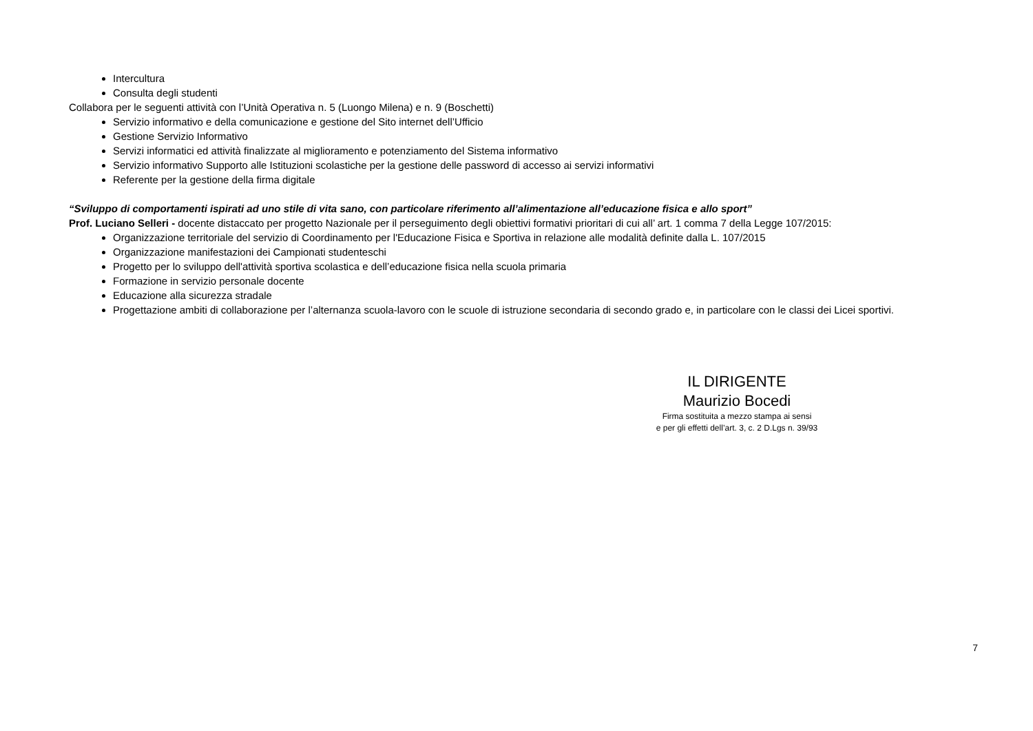Intercultura
Consulta degli studenti
Collabora per le seguenti attività con l’Unità Operativa n. 5 (Luongo Milena) e n. 9 (Boschetti)
Servizio informativo e della comunicazione e gestione del Sito internet dell’Ufficio
Gestione Servizio Informativo
Servizi informatici ed attività finalizzate al miglioramento e potenziamento del Sistema informativo
Servizio informativo Supporto alle Istituzioni scolastiche per la gestione delle password di accesso ai servizi informativi
Referente per la gestione della firma digitale
“Sviluppo di comportamenti ispirati ad uno stile di vita sano, con particolare riferimento all’alimentazione all’educazione fisica e allo sport”
Prof. Luciano Selleri - docente distaccato per progetto Nazionale per il perseguimento degli obiettivi formativi prioritari di cui all’ art. 1 comma 7 della Legge 107/2015:
Organizzazione territoriale del servizio di Coordinamento per l'Educazione Fisica e Sportiva in relazione alle modalità definite dalla L. 107/2015
Organizzazione manifestazioni dei Campionati studenteschi
Progetto per lo sviluppo dell'attività sportiva scolastica e dell’educazione fisica nella scuola primaria
Formazione in servizio personale docente
Educazione alla sicurezza stradale
Progettazione ambiti di collaborazione per l’alternanza scuola-lavoro con le scuole di istruzione secondaria di secondo grado e, in particolare con le classi dei Licei sportivi.
IL DIRIGENTE
Maurizio Bocedi
Firma sostituita a mezzo stampa ai sensi
e per gli effetti dell’art. 3, c. 2 D.Lgs n. 39/93
7